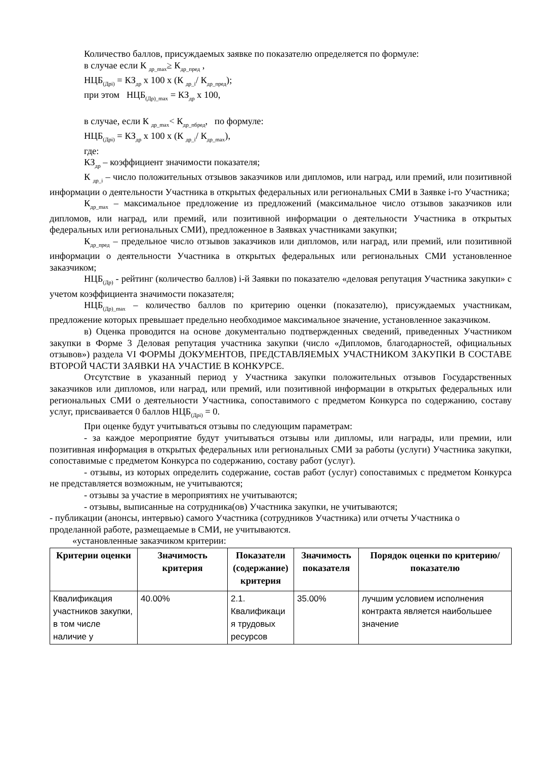Количество баллов, присуждаемых заявке по показателю определяется по формуле:
в случае если К <sub>др_max</sub>≥ К<sub>др_пред</sub> ,
НЦБ<sub>(Дрi)</sub> = КЗ<sub>др</sub> х 100 х (К <sub>др_i</sub>/ К<sub>др_пред</sub>);
при этом НЦБ<sub>(Др)_max</sub> = КЗ<sub>др</sub> х 100,
в случае, если К <sub>др_max</sub>< К<sub>др_пбред</sub>, по формуле:
НЦБ<sub>(Дрi)</sub> = КЗ<sub>др</sub> х 100 х (К <sub>др_i</sub>/ К<sub>др_max</sub>),
где:
КЗ<sub>др</sub> – коэффициент значимости показателя;
К <sub>др_i</sub> – число положительных отзывов заказчиков или дипломов, или наград, или премий, или позитивной информации о деятельности Участника в открытых федеральных или региональных СМИ в Заявке i-го Участника;
К<sub>др_max</sub> – максимальное предложение из предложений (максимальное число отзывов заказчиков или дипломов, или наград, или премий, или позитивной информации о деятельности Участника в открытых федеральных или региональных СМИ), предложенное в Заявках участниками закупки;
К<sub>др_пред</sub> – предельное число отзывов заказчиков или дипломов, или наград, или премий, или позитивной информации о деятельности Участника в открытых федеральных или региональных СМИ установленное заказчиком;
НЦБ<sub>(Др)</sub> - рейтинг (количество баллов) i-й Заявки по показателю «деловая репутация Участника закупки» с учетом коэффициента значимости показателя;
НЦБ<sub>(Др)_max</sub> – количество баллов по критерию оценки (показателю), присуждаемых участникам, предложение которых превышает предельно необходимое максимальное значение, установленное заказчиком.
в) Оценка проводится на основе документально подтвержденных сведений, приведенных Участником закупки в Форме 3 Деловая репутация участника закупки (число «Дипломов, благодарностей, официальных отзывов») раздела VI ФОРМЫ ДОКУМЕНТОВ, ПРЕДСТАВЛЯЕМЫХ УЧАСТНИКОМ ЗАКУПКИ В СОСТАВЕ ВТОРОЙ ЧАСТИ ЗАЯВКИ НА УЧАСТИЕ В КОНКУРСЕ.
Отсутствие в указанный период у Участника закупки положительных отзывов Государственных заказчиков или дипломов, или наград, или премий, или позитивной информации в открытых федеральных или региональных СМИ о деятельности Участника, сопоставимого с предметом Конкурса по содержанию, составу услуг, присваивается 0 баллов НЦБ<sub>(Дрi)</sub> = 0.
При оценке будут учитываться отзывы по следующим параметрам:
- за каждое мероприятие будут учитываться отзывы или дипломы, или награды, или премии, или позитивная информация в открытых федеральных или региональных СМИ за работы (услуги) Участника закупки, сопоставимые с предметом Конкурса по содержанию, составу работ (услуг).
- отзывы, из которых определить содержание, состав работ (услуг) сопоставимых с предметом Конкурса не представляется возможным, не учитываются;
- отзывы за участие в мероприятиях не учитываются;
- отзывы, выписанные на сотрудника(ов) Участника закупки, не учитываются;
- публикации (анонсы, интервью) самого Участника (сотрудников Участника) или отчеты Участника о проделанной работе, размещаемые в СМИ, не учитываются.
«установленные заказчиком критерии:
| Критерии оценки | Значимость критерия | Показатели (содержание) критерия | Значимость показателя | Порядок оценки по критерию/показателю |
| --- | --- | --- | --- | --- |
| Квалификация участников закупки, в том числе наличие у | 40.00% | 2.1. Квалификаци я трудовых ресурсов | 35.00% | лучшим условием исполнения контракта является наибольшее значение |